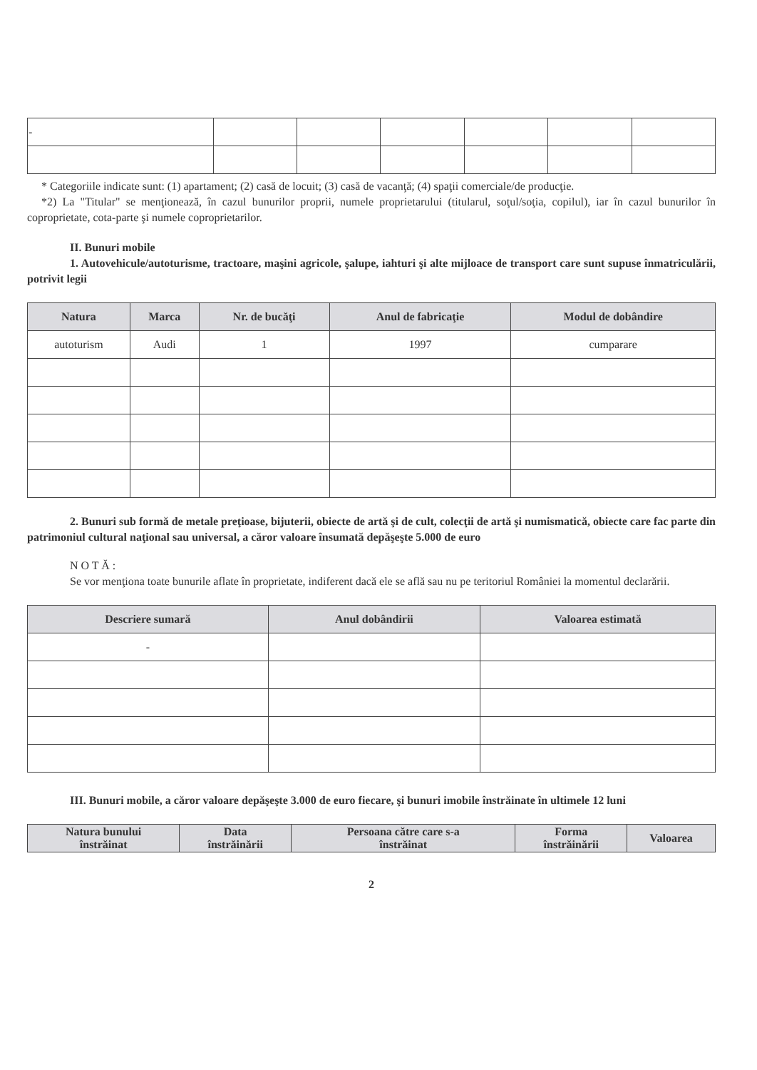| - | | | | | | |
* Categoriile indicate sunt: (1) apartament; (2) casă de locuit; (3) casă de vacanţă; (4) spaţii comerciale/de producţie.
*2) La "Titular" se menţionează, în cazul bunurilor proprii, numele proprietarului (titularul, soţul/soţia, copilul), iar în cazul bunurilor în coproprietate, cota-parte şi numele coproprietarilor.
II. Bunuri mobile
1. Autovehicule/autoturisme, tractoare, maşini agricole, şalupe, iahturi şi alte mijloace de transport care sunt supuse înmatriculării, potrivit legii
| Natura | Marca | Nr. de bucăţi | Anul de fabricaţie | Modul de dobândire |
| --- | --- | --- | --- | --- |
| autoturism | Audi | 1 | 1997 | cumparare |
2. Bunuri sub formă de metale preţioase, bijuterii, obiecte de artă şi de cult, colecţii de artă şi numismatică, obiecte care fac parte din patrimoniul cultural naţional sau universal, a căror valoare însumată depăşeşte 5.000 de euro
N O T Ă :
Se vor menţiona toate bunurile aflate în proprietate, indiferent dacă ele se află sau nu pe teritoriul României la momentul declarării.
| Descriere sumară | Anul dobândirii | Valoarea estimată |
| --- | --- | --- |
| - | | |
III. Bunuri mobile, a căror valoare depăşeşte 3.000 de euro fiecare, şi bunuri imobile înstrăinate în ultimele 12 luni
| Natura bunului înstrăinat | Data înstrăinării | Persoana către care s-a înstrăinat | Forma înstrăinării | Valoarea |
| --- | --- | --- | --- | --- |
2